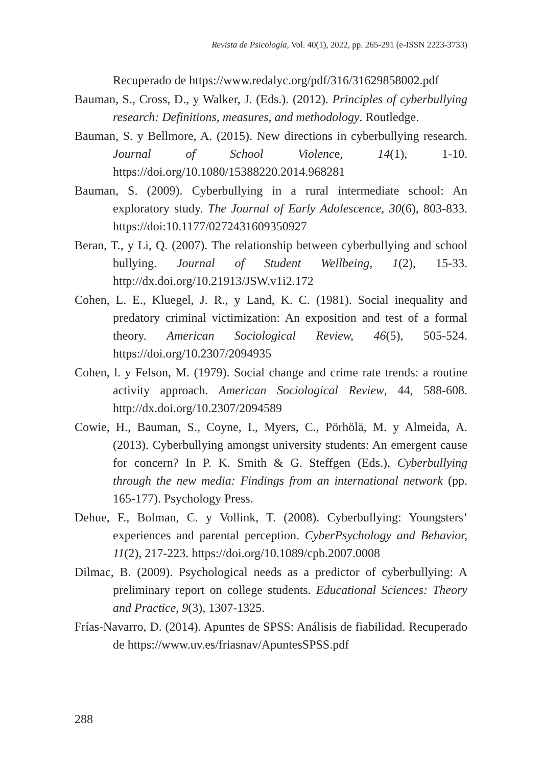Revista de Psicología, Vol. 40(1), 2022, pp. 265-291 (e-ISSN 2223-3733)
Recuperado de https://www.redalyc.org/pdf/316/31629858002.pdf
Bauman, S., Cross, D., y Walker, J. (Eds.). (2012). Principles of cyberbullying research: Definitions, measures, and methodology. Routledge.
Bauman, S. y Bellmore, A. (2015). New directions in cyberbullying research. Journal of School Violence, 14(1), 1-10. https://doi.org/10.1080/15388220.2014.968281
Bauman, S. (2009). Cyberbullying in a rural intermediate school: An exploratory study. The Journal of Early Adolescence, 30(6), 803-833. https://doi:10.1177/0272431609350927
Beran, T., y Li, Q. (2007). The relationship between cyberbullying and school bullying. Journal of Student Wellbeing, 1(2), 15-33. http://dx.doi.org/10.21913/JSW.v1i2.172
Cohen, L. E., Kluegel, J. R., y Land, K. C. (1981). Social inequality and predatory criminal victimization: An exposition and test of a formal theory. American Sociological Review, 46(5), 505-524. https://doi.org/10.2307/2094935
Cohen, l. y Felson, M. (1979). Social change and crime rate trends: a routine activity approach. American Sociological Review, 44, 588-608. http://dx.doi.org/10.2307/2094589
Cowie, H., Bauman, S., Coyne, I., Myers, C., Pörhölä, M. y Almeida, A. (2013). Cyberbullying amongst university students: An emergent cause for concern? In P. K. Smith & G. Steffgen (Eds.), Cyberbullying through the new media: Findings from an international network (pp. 165-177). Psychology Press.
Dehue, F., Bolman, C. y Vollink, T. (2008). Cyberbullying: Youngsters’ experiences and parental perception. CyberPsychology and Behavior, 11(2), 217-223. https://doi.org/10.1089/cpb.2007.0008
Dilmac, B. (2009). Psychological needs as a predictor of cyberbullying: A preliminary report on college students. Educational Sciences: Theory and Practice, 9(3), 1307-1325.
Frías-Navarro, D. (2014). Apuntes de SPSS: Análisis de fiabilidad. Recuperado de https://www.uv.es/friasnav/ApuntesSPSS.pdf
288